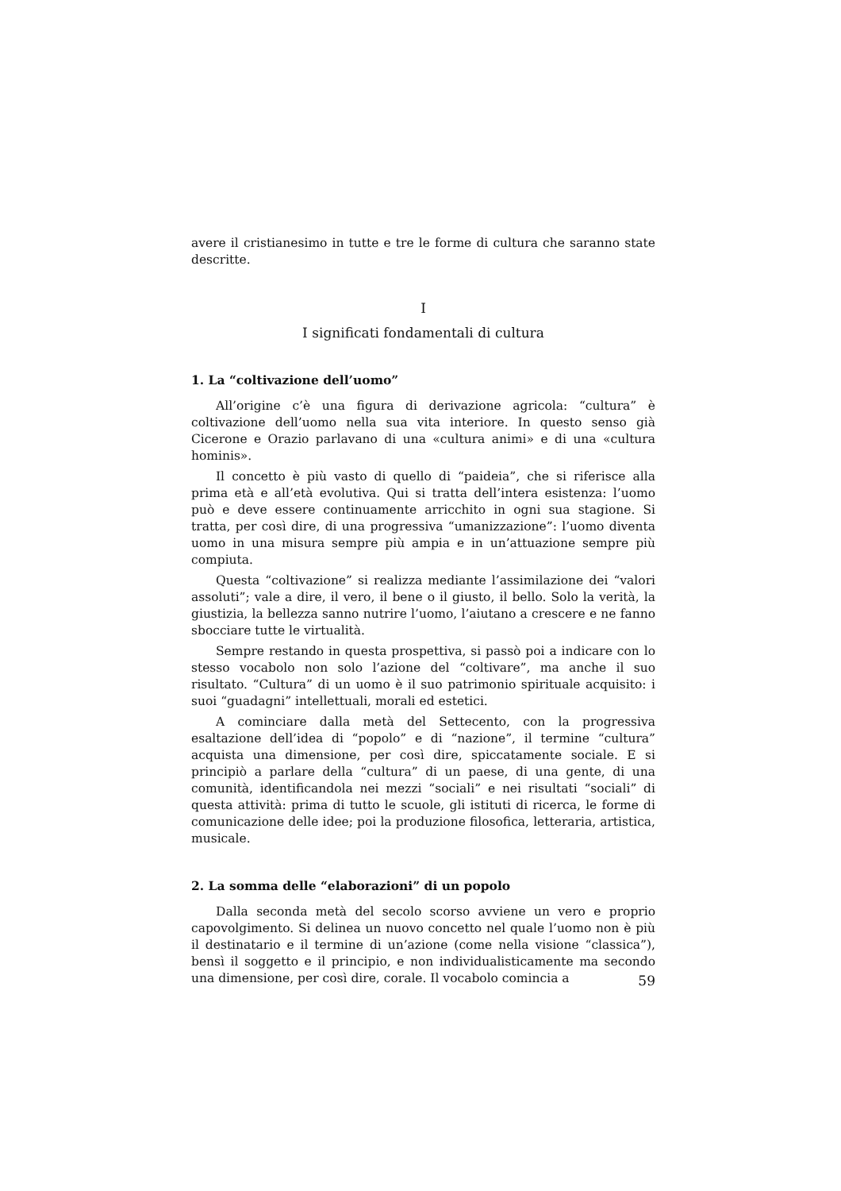avere il cristianesimo in tutte e tre le forme di cultura che saranno state descritte.
I
I significati fondamentali di cultura
1. La “coltivazione dell’uomo”
All’origine c’è una figura di derivazione agricola: “cultura” è coltivazione dell’uomo nella sua vita interiore. In questo senso già Cicerone e Orazio parlavano di una «cultura animi» e di una «cultura hominis».
Il concetto è più vasto di quello di “paideia”, che si riferisce alla prima età e all’età evolutiva. Qui si tratta dell’intera esistenza: l’uomo può e deve essere continuamente arricchito in ogni sua stagione. Si tratta, per così dire, di una progressiva “umanizzazione”: l’uomo diventa uomo in una misura sempre più ampia e in un’attuazione sempre più compiuta.
Questa “coltivazione” si realizza mediante l’assimilazione dei “valori assoluti”; vale a dire, il vero, il bene o il giusto, il bello. Solo la verità, la giustizia, la bellezza sanno nutrire l’uomo, l’aiutano a crescere e ne fanno sbocciare tutte le virtualità.
Sempre restando in questa prospettiva, si passò poi a indicare con lo stesso vocabolo non solo l’azione del “coltivare”, ma anche il suo risultato. “Cultura” di un uomo è il suo patrimonio spirituale acquisito: i suoi “guadagni” intellettuali, morali ed estetici.
A cominciare dalla metà del Settecento, con la progressiva esaltazione dell’idea di “popolo” e di “nazione”, il termine “cultura” acquista una dimensione, per così dire, spiccatamente sociale. E si principiò a parlare della “cultura” di un paese, di una gente, di una comunità, identificandola nei mezzi “sociali” e nei risultati “sociali” di questa attività: prima di tutto le scuole, gli istituti di ricerca, le forme di comunicazione delle idee; poi la produzione filosofica, letteraria, artistica, musicale.
2. La somma delle “elaborazioni” di un popolo
Dalla seconda metà del secolo scorso avviene un vero e proprio capovolgimento. Si delinea un nuovo concetto nel quale l’uomo non è più il destinatario e il termine di un’azione (come nella visione “classica”), bensì il soggetto e il principio, e non individualisticamente ma secondo una dimensione, per così dire, corale. Il vocabolo comincia a
59